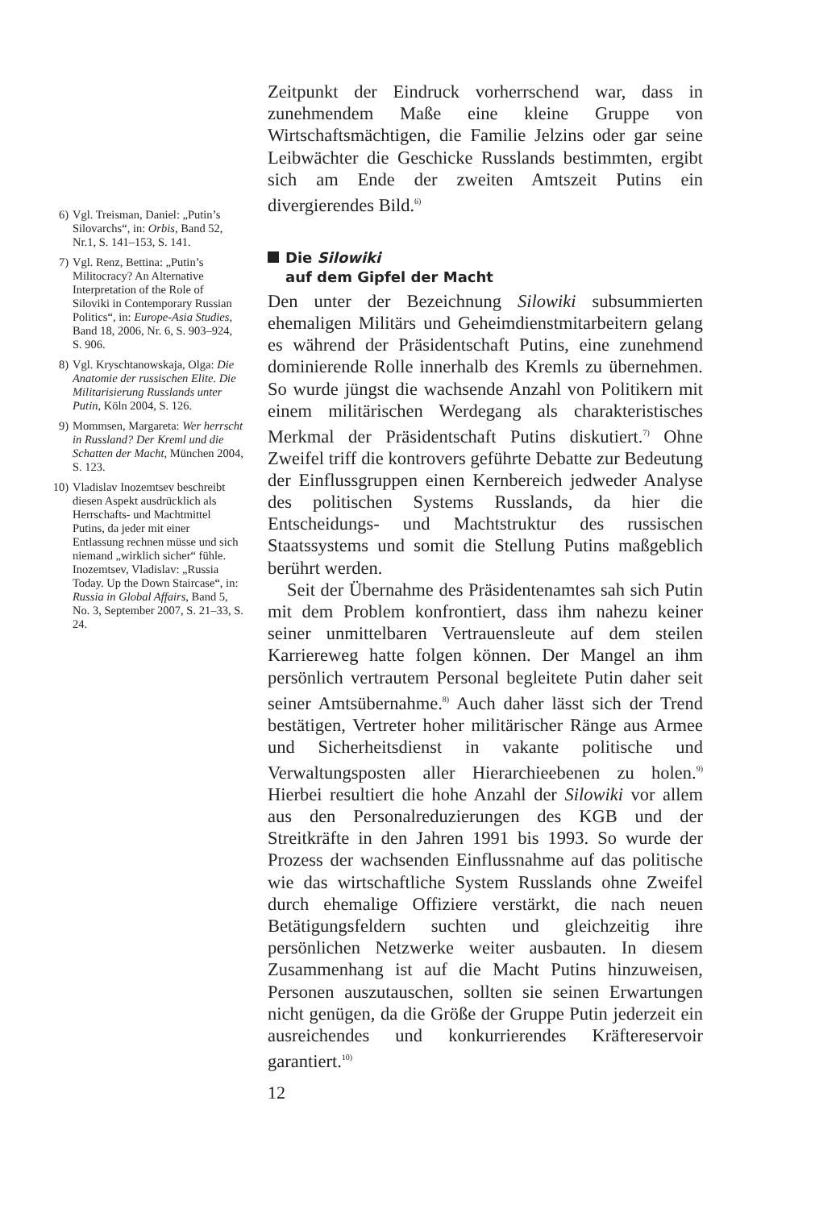6) Vgl. Treisman, Daniel: „Putin’s Silovarchs“, in: Orbis, Band 52, Nr.1, S. 141–153, S. 141.
7) Vgl. Renz, Bettina: „Putin’s Militocracy? An Alternative Interpretation of the Role of Siloviki in Contemporary Russian Politics“, in: Europe-Asia Studies, Band 18, 2006, Nr. 6, S. 903–924, S. 906.
8) Vgl. Kryschtanowskaja, Olga: Die Anatomie der russischen Elite. Die Militarisierung Russlands unter Putin, Köln 2004, S. 126.
9) Mommsen, Margareta: Wer herrscht in Russland? Der Kreml und die Schatten der Macht, München 2004, S. 123.
10) Vladislav Inozemtsev beschreibt diesen Aspekt ausdrücklich als Herrschafts- und Machtmittel Putins, da jeder mit einer Entlassung rechnen müsse und sich niemand „wirklich sicher“ fühle. Inozemtsev, Vladislav: „Russia Today. Up the Down Staircase“, in: Russia in Global Affairs, Band 5, No. 3, September 2007, S. 21–33, S. 24.
Zeitpunkt der Eindruck vorherrschend war, dass in zunehmendem Maße eine kleine Gruppe von Wirtschaftsmächtigen, die Familie Jelzins oder gar seine Leibwächter die Geschicke Russlands bestimmten, ergibt sich am Ende der zweiten Amtszeit Putins ein divergierendes Bild.<sup>6)</sup>
Die Silowiki
auf dem Gipfel der Macht
Den unter der Bezeichnung Silowiki subsummierten ehemaligen Militärs und Geheimdienstmitarbeitern gelang es während der Präsidentschaft Putins, eine zunehmend dominierende Rolle innerhalb des Kremls zu übernehmen. So wurde jüngst die wachsende Anzahl von Politikern mit einem militärischen Werdegang als charakteristisches Merkmal der Präsidentschaft Putins diskutiert.<sup>7)</sup> Ohne Zweifel triff die kontrovers geführte Debatte zur Bedeutung der Einflussgruppen einen Kernbereich jedweder Analyse des politischen Systems Russlands, da hier die Entscheidungs- und Machtstruktur des russischen Staatssystems und somit die Stellung Putins maßgeblich berührt werden.
Seit der Übernahme des Präsidentenamtes sah sich Putin mit dem Problem konfrontiert, dass ihm nahezu keiner seiner unmittelbaren Vertrauensleute auf dem steilen Karriereweg hatte folgen können. Der Mangel an ihm persönlich vertrautem Personal begleitete Putin daher seit seiner Amtsübernahme.<sup>8)</sup> Auch daher lässt sich der Trend bestätigen, Vertreter hoher militärischer Ränge aus Armee und Sicherheitsdienst in vakante politische und Verwaltungsposten aller Hierarchieebenen zu holen.<sup>9)</sup> Hierbei resultiert die hohe Anzahl der Silowiki vor allem aus den Personalreduzierungen des KGB und der Streitkräfte in den Jahren 1991 bis 1993. So wurde der Prozess der wachsenden Einflussnahme auf das politische wie das wirtschaftliche System Russlands ohne Zweifel durch ehemalige Offiziere verstärkt, die nach neuen Betätigungsfeldern suchten und gleichzeitig ihre persönlichen Netzwerke weiter ausbauten. In diesem Zusammenhang ist auf die Macht Putins hinzuweisen, Personen auszutauschen, sollten sie seinen Erwartungen nicht genügen, da die Größe der Gruppe Putin jederzeit ein ausreichendes und konkurrierendes Kräftereservoir garantiert.<sup>10)</sup>
12